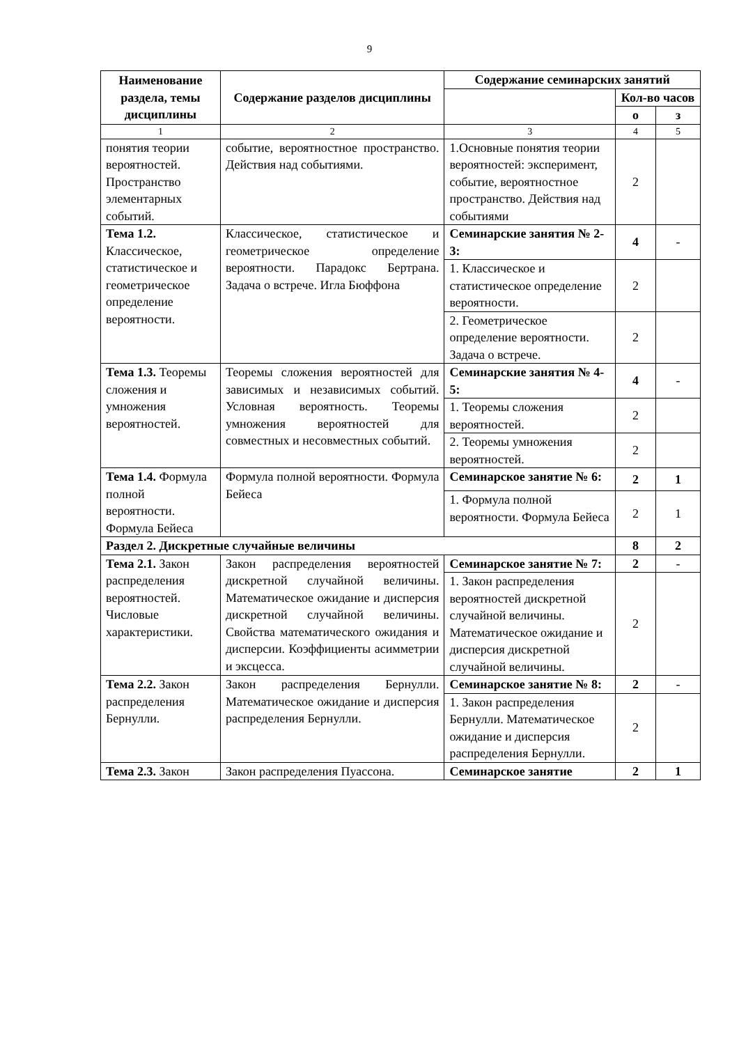9
| Наименование раздела, темы дисциплины | Содержание разделов дисциплины | Содержание семинарских занятий | | |
| --- | --- | --- | --- | --- |
| | | | Кол-во часов | |
| | | | о | з |
| 1 | 2 | 3 | 4 | 5 |
| понятия теории вероятностей. Пространство элементарных событий. | событие, вероятностное пространство. Действия над событиями. | 1.Основные понятия теории вероятностей: эксперимент, событие, вероятностное пространство. Действия над событиями | 2 | |
| Тема 1.2. Классическое, статистическое и геометрическое определение вероятности. | Классическое, статистическое и геометрическое определение вероятности. Парадокс Бертрана. Задача о встрече. Игла Бюффона | Семинарские занятия № 2-3: | 4 | - |
| | | 1. Классическое и статистическое определение вероятности. | 2 | |
| | | 2. Геометрическое определение вероятности. Задача о встрече. | 2 | |
| Тема 1.3. Теоремы сложения и умножения вероятностей. | Теоремы сложения вероятностей для зависимых и независимых событий. Условная вероятность. Теоремы умножения вероятностей для совместных и несовместных событий. | Семинарские занятия № 4-5: | 4 | - |
| | | 1. Теоремы сложения вероятностей. | 2 | |
| | | 2. Теоремы умножения вероятностей. | 2 | |
| Тема 1.4. Формула полной вероятности. Формула Бейеса | Формула полной вероятности. Формула Бейеса | Семинарское занятие № 6: | 2 | 1 |
| | | 1. Формула полной вероятности. Формула Бейеса | 2 | 1 |
| Раздел 2. Дискретные случайные величины | | | 8 | 2 |
| Тема 2.1. Закон распределения вероятностей. Числовые характеристики. | Закон распределения вероятностей дискретной случайной величины. Математическое ожидание и дисперсия дискретной случайной величины. Свойства математического ожидания и дисперсии. Коэффициенты асимметрии и эксцесса. | Семинарское занятие № 7: | 2 | - |
| | | 1. Закон распределения вероятностей дискретной случайной величины. Математическое ожидание и дисперсия дискретной случайной величины. | 2 | |
| Тема 2.2. Закон распределения Бернулли. | Закон распределения Бернулли. Математическое ожидание и дисперсия распределения Бернулли. | Семинарское занятие № 8: | 2 | - |
| | | 1. Закон распределения Бернулли. Математическое ожидание и дисперсия распределения Бернулли. | 2 | |
| Тема 2.3. Закон | Закон распределения Пуассона. | Семинарское занятие | 2 | 1 |